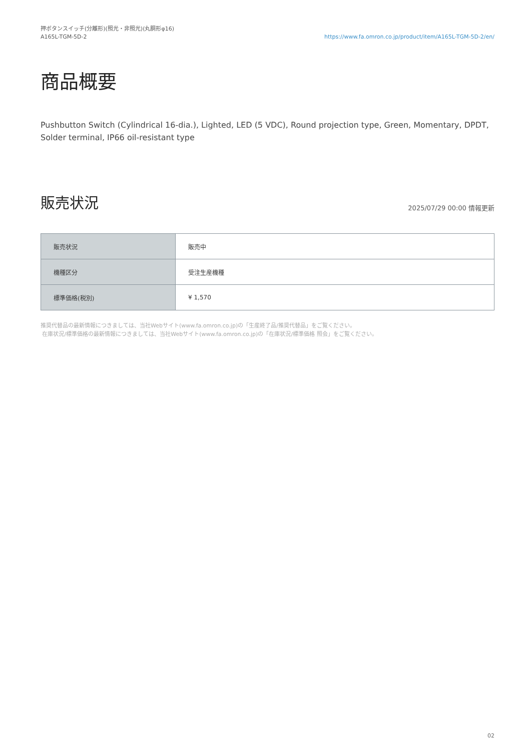押ボタンスイッチ(分離形)(照光・非照光)(丸胴形φ16)
A165L-TGM-5D-2
https://www.fa.omron.co.jp/product/item/A165L-TGM-5D-2/en/
商品概要
Pushbutton Switch (Cylindrical 16-dia.), Lighted, LED (5 VDC), Round projection type, Green, Momentary, DPDT, Solder terminal, IP66 oil-resistant type
販売状況
2025/07/29 00:00 情報更新
| 販売状況 | 販売中 |
| 機種区分 | 受注生産機種 |
| 標準価格(税別) | ¥ 1,570 |
推奨代替品の最新情報につきましては、当社Webサイト(www.fa.omron.co.jp)の「生産終了品/推奨代替品」をご覧ください。
在庫状況/標準価格の最新情報につきましては、当社Webサイト(www.fa.omron.co.jp)の「在庫状況/標準価格 照会」をご覧ください。
02